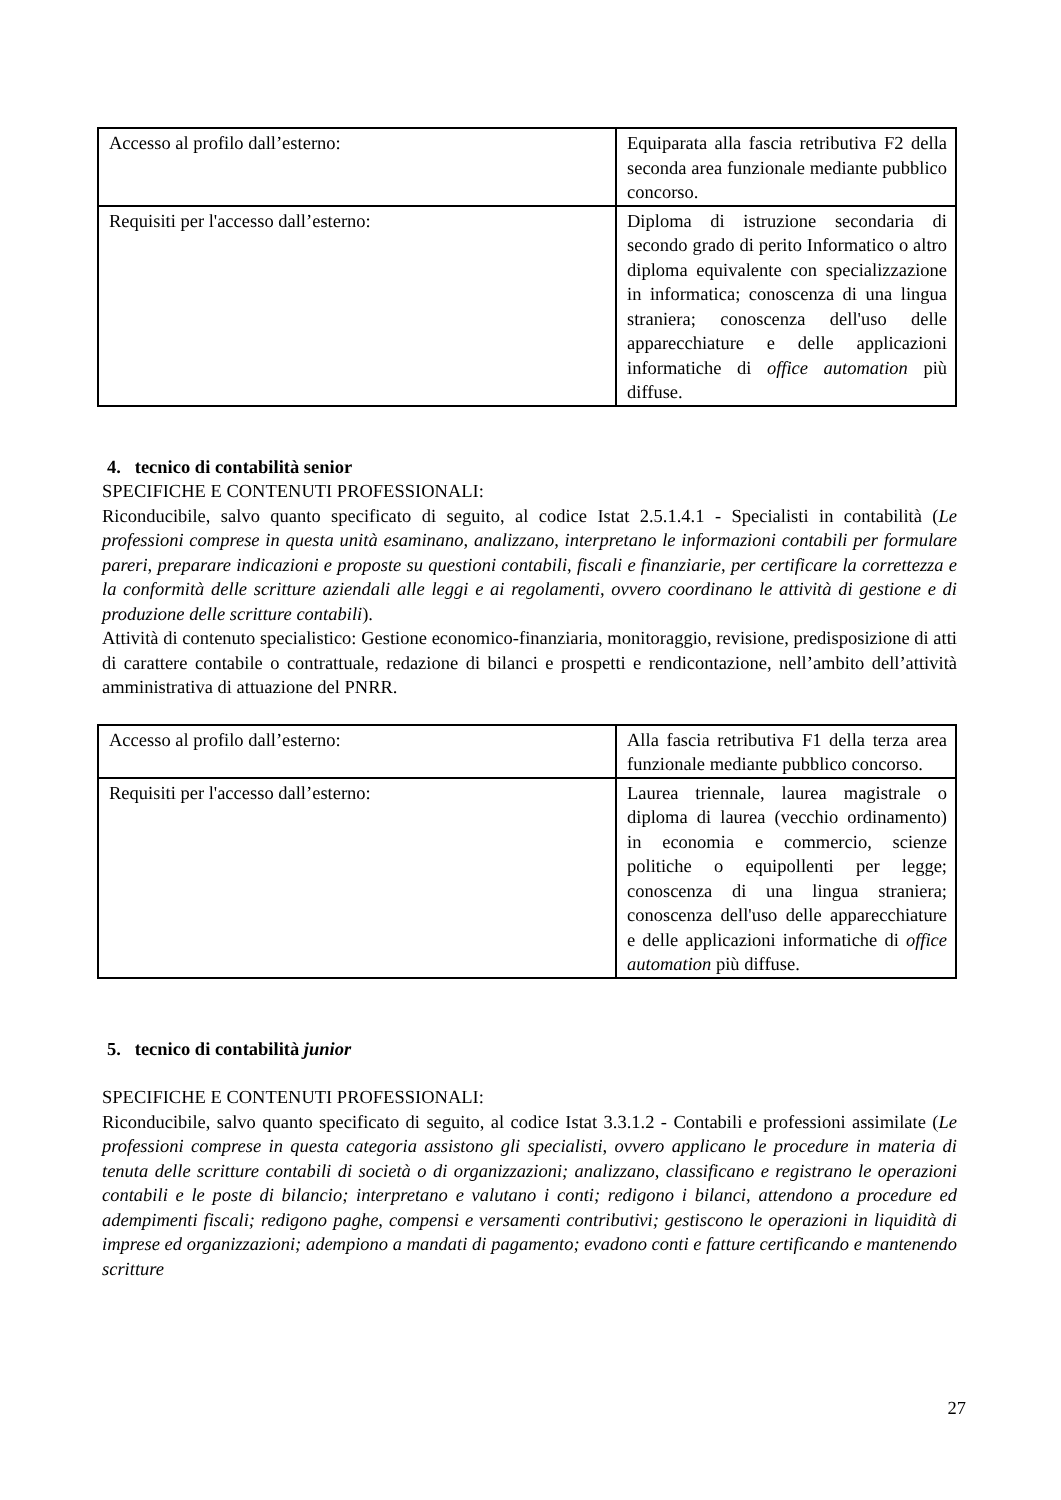| Accesso al profilo dall’esterno: | Equiparata alla fascia retributiva F2 della seconda area funzionale mediante pubblico concorso. |
| Requisiti per l'accesso dall’esterno: | Diploma di istruzione secondaria di secondo grado di perito Informatico o altro diploma equivalente con specializzazione in informatica; conoscenza di una lingua straniera; conoscenza dell'uso delle apparecchiature e delle applicazioni informatiche di office automation più diffuse. |
4. tecnico di contabilità senior
SPECIFICHE E CONTENUTI PROFESSIONALI:
Riconducibile, salvo quanto specificato di seguito, al codice Istat 2.5.1.4.1 - Specialisti in contabilità (Le professioni comprese in questa unità esaminano, analizzano, interpretano le informazioni contabili per formulare pareri, preparare indicazioni e proposte su questioni contabili, fiscali e finanziarie, per certificare la correttezza e la conformità delle scritture aziendali alle leggi e ai regolamenti, ovvero coordinano le attività di gestione e di produzione delle scritture contabili).
Attività di contenuto specialistico: Gestione economico-finanziaria, monitoraggio, revisione, predisposizione di atti di carattere contabile o contrattuale, redazione di bilanci e prospetti e rendicontazione, nell’ambito dell’attività amministrativa di attuazione del PNRR.
| Accesso al profilo dall’esterno: | Alla fascia retributiva F1 della terza area funzionale mediante pubblico concorso. |
| Requisiti per l'accesso dall’esterno: | Laurea triennale, laurea magistrale o diploma di laurea (vecchio ordinamento) in economia e commercio, scienze politiche o equipollenti per legge; conoscenza di una lingua straniera; conoscenza dell'uso delle apparecchiature e delle applicazioni informatiche di office automation più diffuse. |
5. tecnico di contabilità junior
SPECIFICHE E CONTENUTI PROFESSIONALI:
Riconducibile, salvo quanto specificato di seguito, al codice Istat 3.3.1.2 - Contabili e professioni assimilate (Le professioni comprese in questa categoria assistono gli specialisti, ovvero applicano le procedure in materia di tenuta delle scritture contabili di società o di organizzazioni; analizzano, classificano e registrano le operazioni contabili e le poste di bilancio; interpretano e valutano i conti; redigono i bilanci, attendono a procedure ed adempimenti fiscali; redigono paghe, compensi e versamenti contributivi; gestiscono le operazioni in liquidità di imprese ed organizzazioni; adempiono a mandati di pagamento; evadono conti e fatture certificando e mantenendo scritture
27